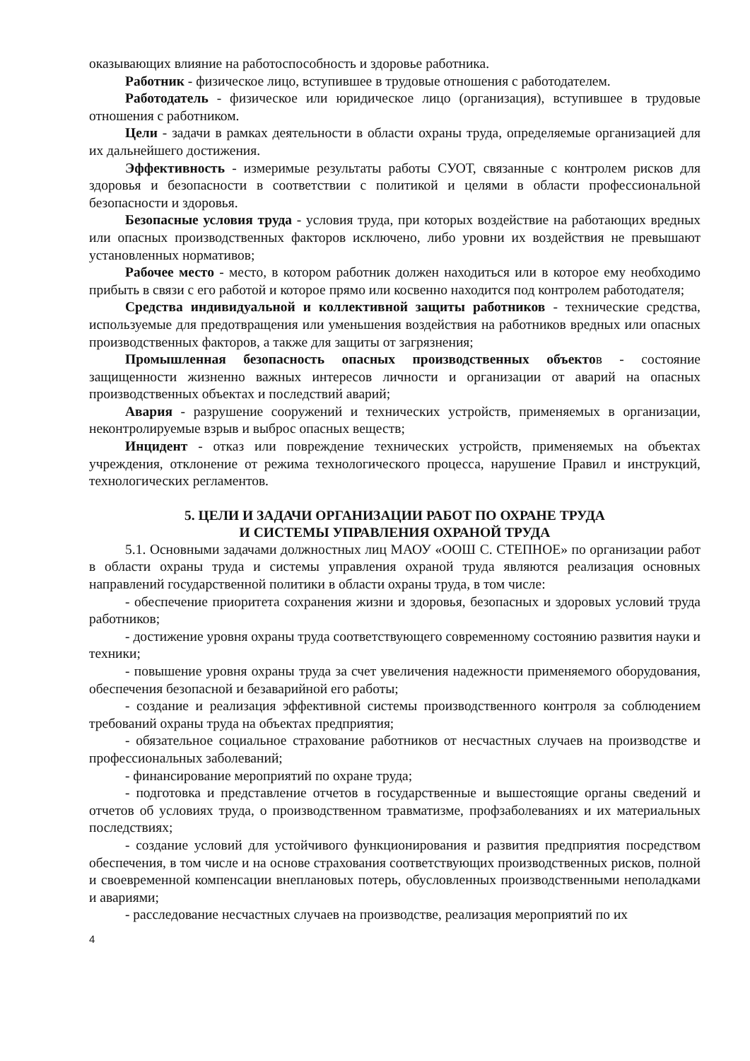оказывающих влияние на работоспособность и здоровье работника.
Работник - физическое лицо, вступившее в трудовые отношения с работодателем.
Работодатель - физическое или юридическое лицо (организация), вступившее в трудовые отношения с работником.
Цели - задачи в рамках деятельности в области охраны труда, определяемые организацией для их дальнейшего достижения.
Эффективность - измеримые результаты работы СУОТ, связанные с контролем рисков для здоровья и безопасности в соответствии с политикой и целями в области профессиональной безопасности и здоровья.
Безопасные условия труда - условия труда, при которых воздействие на работающих вредных или опасных производственных факторов исключено, либо уровни их воздействия не превышают установленных нормативов;
Рабочее место - место, в котором работник должен находиться или в которое ему необходимо прибыть в связи с его работой и которое прямо или косвенно находится под контролем работодателя;
Средства индивидуальной и коллективной защиты работников - технические средства, используемые для предотвращения или уменьшения воздействия на работников вредных или опасных производственных факторов, а также для защиты от загрязнения;
Промышленная безопасность опасных производственных объектов - состояние защищенности жизненно важных интересов личности и организации от аварий на опасных производственных объектах и последствий аварий;
Авария - разрушение сооружений и технических устройств, применяемых в организации, неконтролируемые взрыв и выброс опасных веществ;
Инцидент - отказ или повреждение технических устройств, применяемых на объектах учреждения, отклонение от режима технологического процесса, нарушение Правил и инструкций, технологических регламентов.
5. ЦЕЛИ И ЗАДАЧИ ОРГАНИЗАЦИИ РАБОТ ПО ОХРАНЕ ТРУДА
И СИСТЕМЫ УПРАВЛЕНИЯ ОХРАНОЙ ТРУДА
5.1. Основными задачами должностных лиц МАОУ «ООШ С. СТЕПНОЕ» по организации работ в области охраны труда и системы управления охраной труда являются реализация основных направлений государственной политики в области охраны труда, в том числе:
- обеспечение приоритета сохранения жизни и здоровья, безопасных и здоровых условий труда работников;
- достижение уровня охраны труда соответствующего современному состоянию развития науки и техники;
- повышение уровня охраны труда за счет увеличения надежности применяемого оборудования, обеспечения безопасной и безаварийной его работы;
- создание и реализация эффективной системы производственного контроля за соблюдением требований охраны труда на объектах предприятия;
- обязательное социальное страхование работников от несчастных случаев на производстве и профессиональных заболеваний;
- финансирование мероприятий по охране труда;
- подготовка и представление отчетов в государственные и вышестоящие органы сведений и отчетов об условиях труда, о производственном травматизме, профзаболеваниях и их материальных последствиях;
- создание условий для устойчивого функционирования и развития предприятия посредством обеспечения, в том числе и на основе страхования соответствующих производственных рисков, полной и своевременной компенсации внеплановых потерь, обусловленных производственными неполадками и авариями;
- расследование несчастных случаев на производстве, реализация мероприятий по их
4